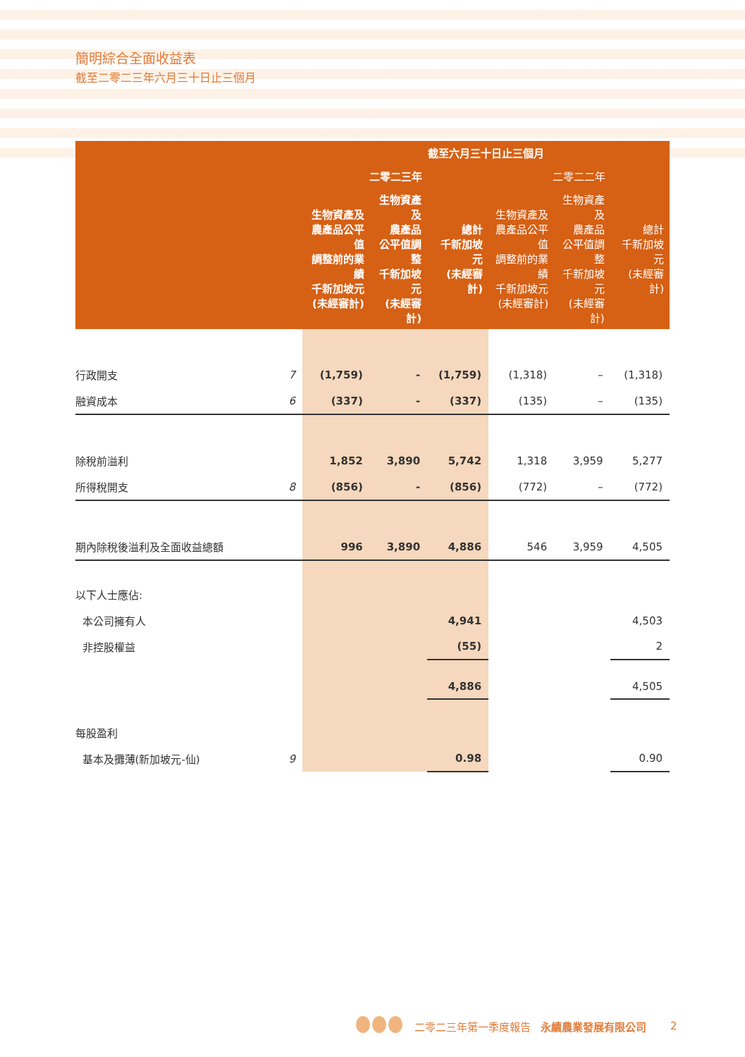簡明綜合全面收益表
截至二零二三年六月三十日止三個月
| | | 截至六月三十日止三個月 | | | | | |
| --- | --- | --- | --- | --- | --- | --- | --- |
| | | 二零二三年 | | | 二零二二年 | | |
| | | 生物資產及 農產品公平值 調整前的業績 千新加坡元 (未經審計) | 生物資產及 農產品 公平值調整 千新加坡元 (未經審計) | 總計 千新加坡元 (未經審計) | 生物資產及 農產品公平值 調整前的業績 千新加坡元 (未經審計) | 生物資產及 農產品 公平值調整 千新加坡元 (未經審計) | 總計 千新加坡元 (未經審計) |
| 行政開支 | 7 | (1,759) | - | (1,759) | (1,318) | – | (1,318) |
| 融資成本 | 6 | (337) | - | (337) | (135) | – | (135) |
| 除稅前溢利 | | 1,852 | 3,890 | 5,742 | 1,318 | 3,959 | 5,277 |
| 所得稅開支 | 8 | (856) | - | (856) | (772) | – | (772) |
| 期內除稅後溢利及全面收益總額 | | 996 | 3,890 | 4,886 | 546 | 3,959 | 4,505 |
| 以下人士應佔: | | | | | | | |
| 本公司擁有人 | | | | 4,941 | | | 4,503 |
| 非控股權益 | | | | (55) | | | 2 |
| | | | | 4,886 | | | 4,505 |
| 每股盈利 | | | | | | | |
| 基本及攤薄(新加坡元-仙) | 9 | | | 0.98 | | | 0.90 |
二零二三年第一季度報告 永續農業發展有限公司 2